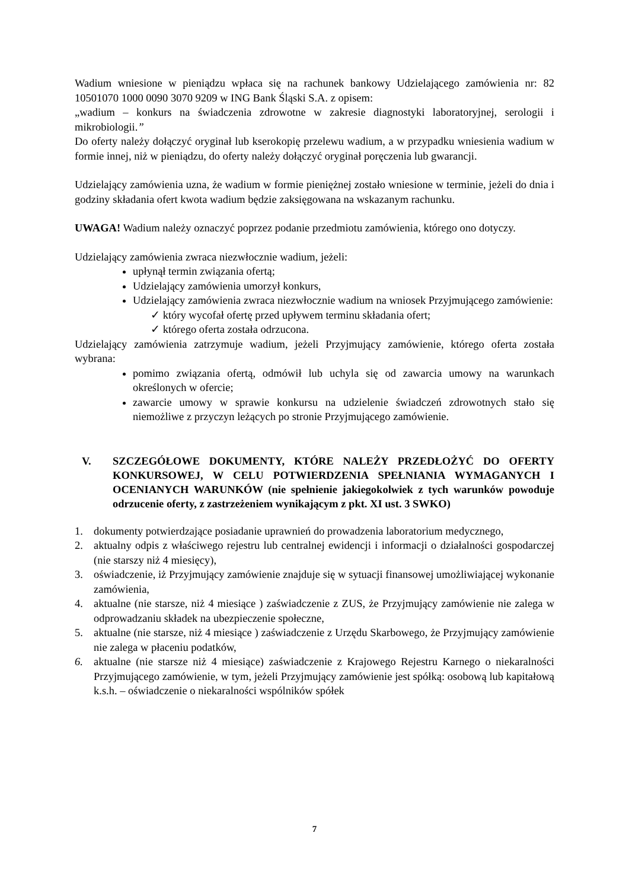Wadium wniesione w pieniądzu wpłaca się na rachunek bankowy Udzielającego zamówienia nr: 82 10501070 1000 0090 3070 9209 w ING Bank Śląski S.A. z opisem:
„wadium – konkurs na świadczenia zdrowotne w zakresie diagnostyki laboratoryjnej, serologii i mikrobiologii.”
Do oferty należy dołączyć oryginał lub kserokopię przelewu wadium, a w przypadku wniesienia wadium w formie innej, niż w pieniądzu, do oferty należy dołączyć oryginał poręczenia lub gwarancji.
Udzielający zamówienia uzna, że wadium w formie pieniężnej zostało wniesione w terminie, jeżeli do dnia i godziny składania ofert kwota wadium będzie zaksięgowana na wskazanym rachunku.
UWAGA! Wadium należy oznaczyć poprzez podanie przedmiotu zamówienia, którego ono dotyczy.
Udzielający zamówienia zwraca niezwłocznie wadium, jeżeli:
upłynął termin związania ofertą;
Udzielający zamówienia umorzył konkurs,
Udzielający zamówienia zwraca niezwłocznie wadium na wniosek Przyjmującego zamówienie:
✓ który wycofał ofertę przed upływem terminu składania ofert;
✓ którego oferta została odrzucona.
Udzielający zamówienia zatrzymuje wadium, jeżeli Przyjmujący zamówienie, którego oferta została wybrana:
pomimo związania ofertą, odmówił lub uchyla się od zawarcia umowy na warunkach określonych w ofercie;
zawarcie umowy w sprawie konkursu na udzielenie świadczeń zdrowotnych stało się niemożliwe z przyczyn leżących po stronie Przyjmującego zamówienie.
V. SZCZEGÓŁOWE DOKUMENTY, KTÓRE NALEŻY PRZEDŁOŻYĆ DO OFERTY KONKURSOWEJ, W CELU POTWIERDZENIA SPEŁNIANIA WYMAGANYCH I OCENIANYCH WARUNKÓW (nie spełnienie jakiegokolwiek z tych warunków powoduje odrzucenie oferty, z zastrzeżeniem wynikającym z pkt. XI ust. 3 SWKO)
1. dokumenty potwierdzające posiadanie uprawnień do prowadzenia laboratorium medycznego,
2. aktualny odpis z właściwego rejestru lub centralnej ewidencji i informacji o działalności gospodarczej (nie starszy niż 4 miesięcy),
3. oświadczenie, iż Przyjmujący zamówienie znajduje się w sytuacji finansowej umożliwiającej wykonanie zamówienia,
4. aktualne (nie starsze, niż 4 miesiące ) zaświadczenie z ZUS, że Przyjmujący zamówienie nie zalega w odprowadzaniu składek na ubezpieczenie społeczne,
5. aktualne (nie starsze, niż 4 miesiące ) zaświadczenie z Urzędu Skarbowego, że Przyjmujący zamówienie nie zalega w płaceniu podatków,
6. aktualne (nie starsze niż 4 miesiące) zaświadczenie z Krajowego Rejestru Karnego o niekaralności Przyjmującego zamówienie, w tym, jeżeli Przyjmujący zamówienie jest spółką: osobową lub kapitałową k.s.h. – oświadczenie o niekaralności wspólników spółek
7